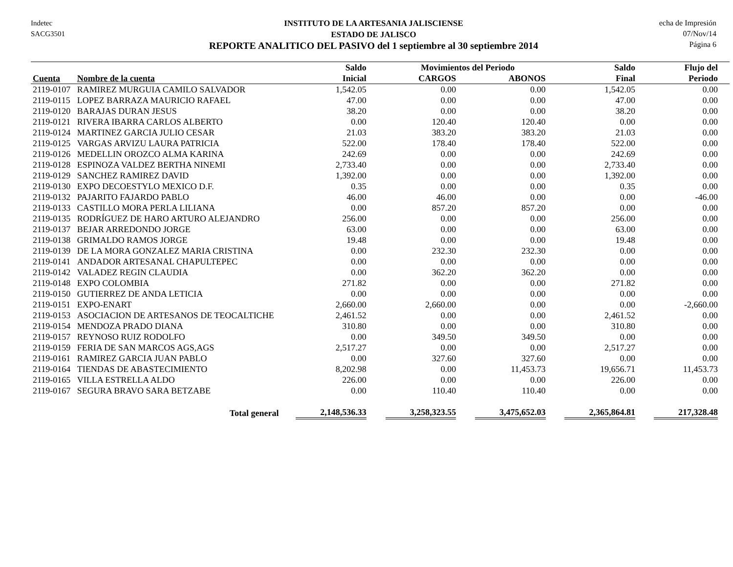Indetec
SACG3501
INSTITUTO DE LA ARTESANIA JALISCIENSE
ESTADO DE JALISCO
REPORTE ANALITICO DEL PASIVO del 1 septiembre al 30 septiembre 2014
echa de Impresión
07/Nov/14
Página 6
| | | Saldo | Movimientos del Periodo | | Saldo | Flujo del |
| --- | --- | --- | --- | --- | --- | --- |
| Cuenta | Nombre de la cuenta | Inicial | CARGOS | ABONOS | Final | Periodo |
| 2119-0107 | RAMIREZ MURGUIA CAMILO SALVADOR | 1,542.05 | 0.00 | 0.00 | 1,542.05 | 0.00 |
| 2119-0115 | LOPEZ BARRAZA MAURICIO RAFAEL | 47.00 | 0.00 | 0.00 | 47.00 | 0.00 |
| 2119-0120 | BARAJAS DURAN JESUS | 38.20 | 0.00 | 0.00 | 38.20 | 0.00 |
| 2119-0121 | RIVERA IBARRA CARLOS ALBERTO | 0.00 | 120.40 | 120.40 | 0.00 | 0.00 |
| 2119-0124 | MARTINEZ GARCIA JULIO CESAR | 21.03 | 383.20 | 383.20 | 21.03 | 0.00 |
| 2119-0125 | VARGAS ARVIZU LAURA PATRICIA | 522.00 | 178.40 | 178.40 | 522.00 | 0.00 |
| 2119-0126 | MEDELLIN OROZCO ALMA KARINA | 242.69 | 0.00 | 0.00 | 242.69 | 0.00 |
| 2119-0128 | ESPINOZA VALDEZ BERTHA NINEMI | 2,733.40 | 0.00 | 0.00 | 2,733.40 | 0.00 |
| 2119-0129 | SANCHEZ RAMIREZ DAVID | 1,392.00 | 0.00 | 0.00 | 1,392.00 | 0.00 |
| 2119-0130 | EXPO DECOESTYLO MEXICO D.F. | 0.35 | 0.00 | 0.00 | 0.35 | 0.00 |
| 2119-0132 | PAJARITO FAJARDO PABLO | 46.00 | 46.00 | 0.00 | 0.00 | -46.00 |
| 2119-0133 | CASTILLO MORA PERLA LILIANA | 0.00 | 857.20 | 857.20 | 0.00 | 0.00 |
| 2119-0135 | RODRÍGUEZ DE HARO ARTURO ALEJANDRO | 256.00 | 0.00 | 0.00 | 256.00 | 0.00 |
| 2119-0137 | BEJAR ARREDONDO JORGE | 63.00 | 0.00 | 0.00 | 63.00 | 0.00 |
| 2119-0138 | GRIMALDO RAMOS JORGE | 19.48 | 0.00 | 0.00 | 19.48 | 0.00 |
| 2119-0139 | DE LA MORA GONZALEZ MARIA CRISTINA | 0.00 | 232.30 | 232.30 | 0.00 | 0.00 |
| 2119-0141 | ANDADOR ARTESANAL CHAPULTEPEC | 0.00 | 0.00 | 0.00 | 0.00 | 0.00 |
| 2119-0142 | VALADEZ REGIN CLAUDIA | 0.00 | 362.20 | 362.20 | 0.00 | 0.00 |
| 2119-0148 | EXPO COLOMBIA | 271.82 | 0.00 | 0.00 | 271.82 | 0.00 |
| 2119-0150 | GUTIERREZ DE ANDA LETICIA | 0.00 | 0.00 | 0.00 | 0.00 | 0.00 |
| 2119-0151 | EXPO-ENART | 2,660.00 | 2,660.00 | 0.00 | 0.00 | -2,660.00 |
| 2119-0153 | ASOCIACION DE ARTESANOS DE TEOCALTICHE | 2,461.52 | 0.00 | 0.00 | 2,461.52 | 0.00 |
| 2119-0154 | MENDOZA PRADO DIANA | 310.80 | 0.00 | 0.00 | 310.80 | 0.00 |
| 2119-0157 | REYNOSO RUIZ RODOLFO | 0.00 | 349.50 | 349.50 | 0.00 | 0.00 |
| 2119-0159 | FERIA DE SAN MARCOS AGS,AGS | 2,517.27 | 0.00 | 0.00 | 2,517.27 | 0.00 |
| 2119-0161 | RAMIREZ GARCIA JUAN PABLO | 0.00 | 327.60 | 327.60 | 0.00 | 0.00 |
| 2119-0164 | TIENDAS DE ABASTECIMIENTO | 8,202.98 | 0.00 | 11,453.73 | 19,656.71 | 11,453.73 |
| 2119-0165 | VILLA ESTRELLA ALDO | 226.00 | 0.00 | 0.00 | 226.00 | 0.00 |
| 2119-0167 | SEGURA BRAVO SARA BETZABE | 0.00 | 110.40 | 110.40 | 0.00 | 0.00 |
| | Total general | 2,148,536.33 | 3,258,323.55 | 3,475,652.03 | 2,365,864.81 | 217,328.48 |